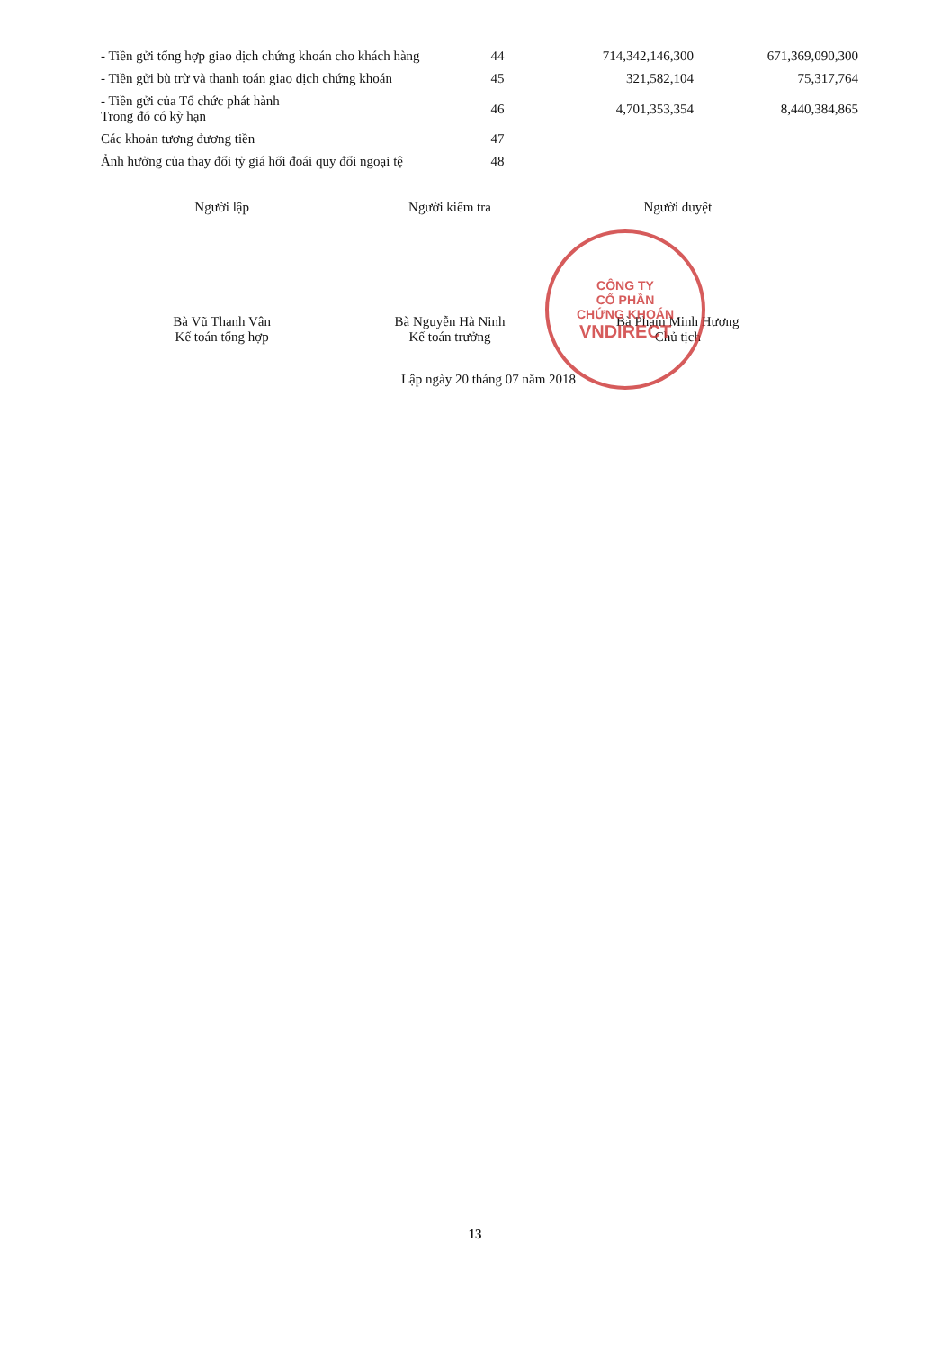| - Tiền gửi tổng hợp giao dịch chứng khoán cho khách hàng | 44 | 714,342,146,300 | 671,369,090,300 |
| - Tiền gửi bù trừ và thanh toán giao dịch chứng khoán | 45 | 321,582,104 | 75,317,764 |
| - Tiền gửi của Tổ chức phát hành Trong đó có kỳ hạn | 46 | 4,701,353,354 | 8,440,384,865 |
| Các khoản tương đương tiền | 47 | | |
| Ảnh hưởng của thay đổi tỷ giá hối đoái quy đổi ngoại tệ | 48 | | |
Người lập
Bà Vũ Thanh Vân
Kế toán tổng hợp
Người kiểm tra
Bà Nguyễn Hà Ninh
Kế toán trưởng
Người duyệt
Bà Phạm Minh Hương
Chủ tịch
CÔNG TY
CỔ PHẦN
CHỨNG KHOÁN
VNDIRECT
Lập ngày 20 tháng 07 năm 2018
13